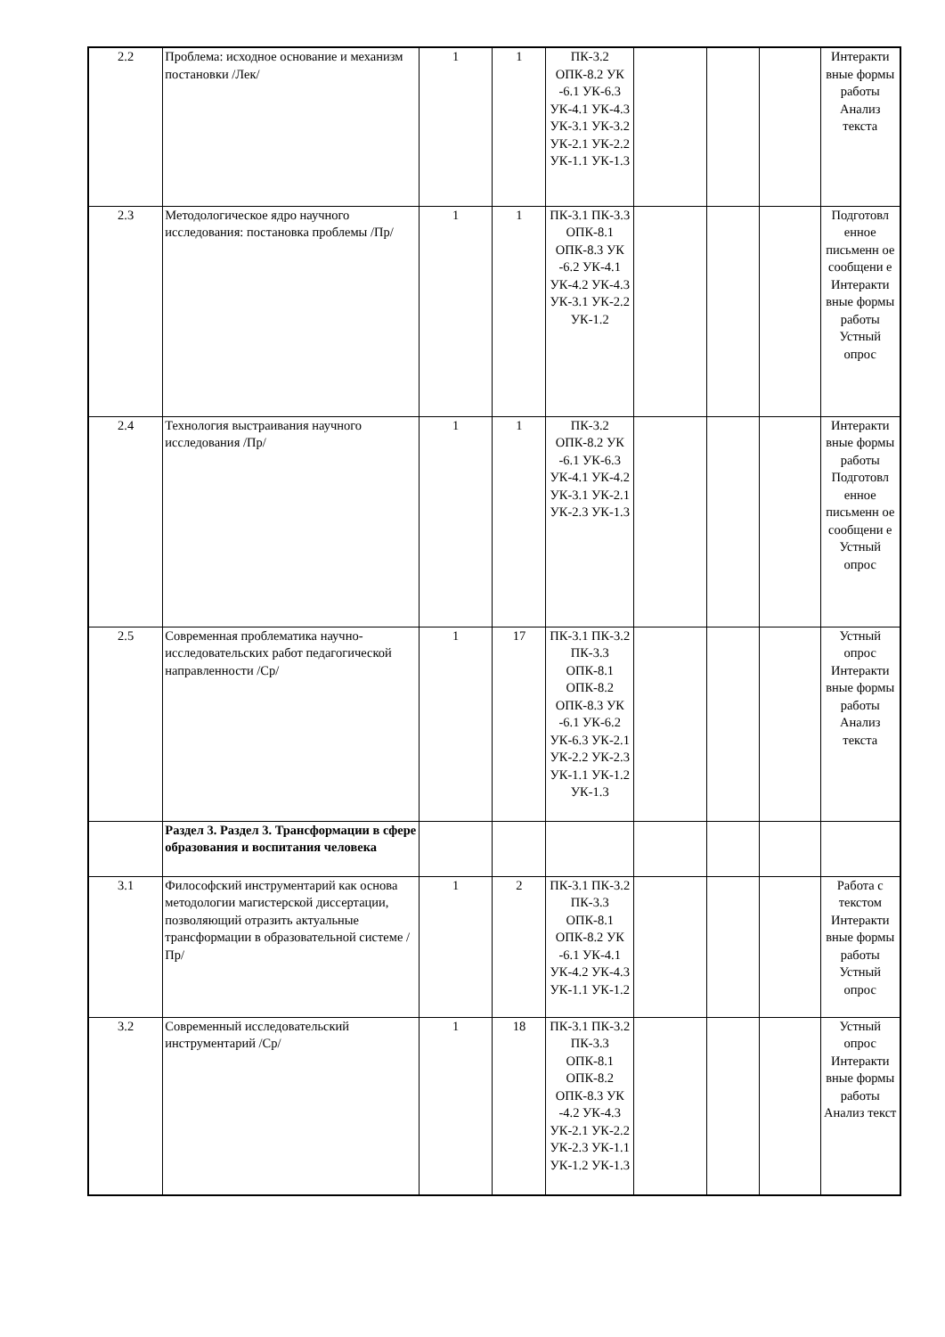| 2.2 | Проблема: исходное основание и механизм постановки /Лек/ | 1 | 1 | ПК-3.2 ОПК-8.2 УК -6.1 УК-6.3 УК-4.1 УК-4.3 УК-3.1 УК-3.2 УК-2.1 УК-2.2 УК-1.1 УК-1.3 | | | | Интеракти вные формы работы Анализ текста |
| 2.3 | Методологическое ядро научного исследования: постановка проблемы /Пр/ | 1 | 1 | ПК-3.1 ПК-3.3 ОПК-8.1 ОПК-8.3 УК -6.2 УК-4.1 УК-4.2 УК-4.3 УК-3.1 УК-2.2 УК-1.2 | | | | Подготовл енное письменн ое сообщени е Интеракти вные формы работы Устный опрос |
| 2.4 | Технология выстраивания научного исследования /Пр/ | 1 | 1 | ПК-3.2 ОПК-8.2 УК -6.1 УК-6.3 УК-4.1 УК-4.2 УК-3.1 УК-2.1 УК-2.3 УК-1.3 | | | | Интеракти вные формы работы Подготовл енное письменн ое сообщени е Устный опрос |
| 2.5 | Современная проблематика научно-исследовательских работ педагогической направленности /Ср/ | 1 | 17 | ПК-3.1 ПК-3.2 ПК-3.3 ОПК-8.1 ОПК-8.2 ОПК-8.3 УК -6.1 УК-6.2 УК-6.3 УК-2.1 УК-2.2 УК-2.3 УК-1.1 УК-1.2 УК-1.3 | | | | Устный опрос Интеракти вные формы работы Анализ текста |
| | Раздел 3. Раздел 3. Трансформации в сфере образования и воспитания человека | | | | | | | |
| 3.1 | Философский инструментарий как основа методологии магистерской диссертации, позволяющий отразить актуальные трансформации в образовательной системе /Пр/ | 1 | 2 | ПК-3.1 ПК-3.2 ПК-3.3 ОПК-8.1 ОПК-8.2 УК -6.1 УК-4.1 УК-4.2 УК-4.3 УК-1.1 УК-1.2 | | | | Работа с текстом Интеракти вные формы работы Устный опрос |
| 3.2 | Современный исследовательский инструментарий /Ср/ | 1 | 18 | ПК-3.1 ПК-3.2 ПК-3.3 ОПК-8.1 ОПК-8.2 ОПК-8.3 УК -4.2 УК-4.3 УК-2.1 УК-2.2 УК-2.3 УК-1.1 УК-1.2 УК-1.3 | | | | Устный опрос Интеракти вные формы работы Анализ текст |